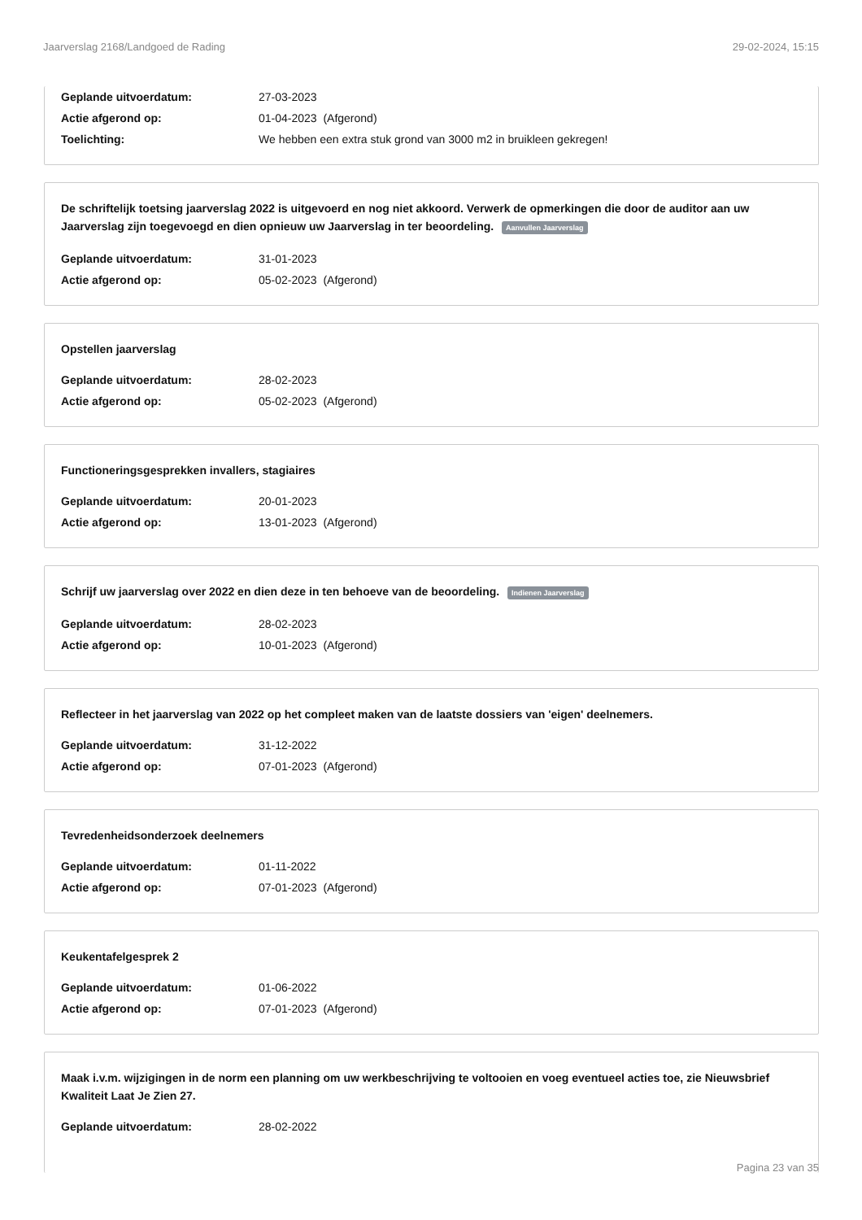Jaarverslag 2168/Landgoed de Rading 29-02-2024, 15:15
Geplande uitvoerdatum: 27-03-2023
Actie afgerond op: 01-04-2023 (Afgerond)
Toelichting: We hebben een extra stuk grond van 3000 m2 in bruikleen gekregen!
De schriftelijk toetsing jaarverslag 2022 is uitgevoerd en nog niet akkoord. Verwerk de opmerkingen die door de auditor aan uw Jaarverslag zijn toegevoegd en dien opnieuw uw Jaarverslag in ter beoordeling. Aanvullen Jaarverslag
Geplande uitvoerdatum: 31-01-2023
Actie afgerond op: 05-02-2023 (Afgerond)
Opstellen jaarverslag
Geplande uitvoerdatum: 28-02-2023
Actie afgerond op: 05-02-2023 (Afgerond)
Functioneringsgesprekken invallers, stagiaires
Geplande uitvoerdatum: 20-01-2023
Actie afgerond op: 13-01-2023 (Afgerond)
Schrijf uw jaarverslag over 2022 en dien deze in ten behoeve van de beoordeling. Indienen Jaarverslag
Geplande uitvoerdatum: 28-02-2023
Actie afgerond op: 10-01-2023 (Afgerond)
Reflecteer in het jaarverslag van 2022 op het compleet maken van de laatste dossiers van 'eigen' deelnemers.
Geplande uitvoerdatum: 31-12-2022
Actie afgerond op: 07-01-2023 (Afgerond)
Tevredenheidsonderzoek deelnemers
Geplande uitvoerdatum: 01-11-2022
Actie afgerond op: 07-01-2023 (Afgerond)
Keukentafelgesprek 2
Geplande uitvoerdatum: 01-06-2022
Actie afgerond op: 07-01-2023 (Afgerond)
Maak i.v.m. wijzigingen in de norm een planning om uw werkbeschrijving te voltooien en voeg eventueel acties toe, zie Nieuwsbrief Kwaliteit Laat Je Zien 27.
Geplande uitvoerdatum: 28-02-2022
Pagina 23 van 35